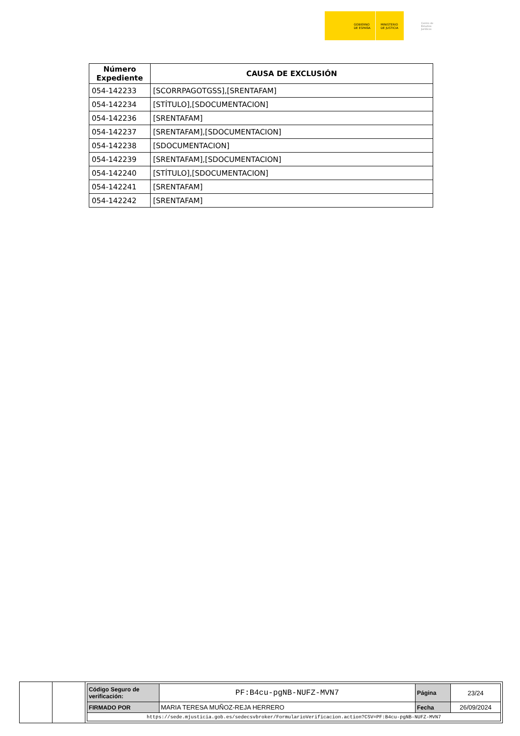GOBIERNO
DE ESPAÑA
MINISTERIO
DE JUSTICIA
Centro de
Estudios
Jurídicos
| Número Expediente | CAUSA DE EXCLUSIÓN |
| --- | --- |
| 054-142233 | [SCORRPAGOTGSS],[SRENTAFAM] |
| 054-142234 | [STÍTULO],[SDOCUMENTACION] |
| 054-142236 | [SRENTAFAM] |
| 054-142237 | [SRENTAFAM],[SDOCUMENTACION] |
| 054-142238 | [SDOCUMENTACION] |
| 054-142239 | [SRENTAFAM],[SDOCUMENTACION] |
| 054-142240 | [STÍTULO],[SDOCUMENTACION] |
| 054-142241 | [SRENTAFAM] |
| 054-142242 | [SRENTAFAM] |
| Código Seguro de verificación: | PF:B4cu-pgNB-NUFZ-MVN7 | Página | 23/24 |
| FIRMADO POR | MARIA TERESA MUÑOZ-REJA HERRERO | Fecha | 26/09/2024 |
| https://sede.mjusticia.gob.es/sedecsvbroker/FormularioVerificacion.action?CSV=PF:B4cu-pgNB-NUFZ-MVN7 | | | |